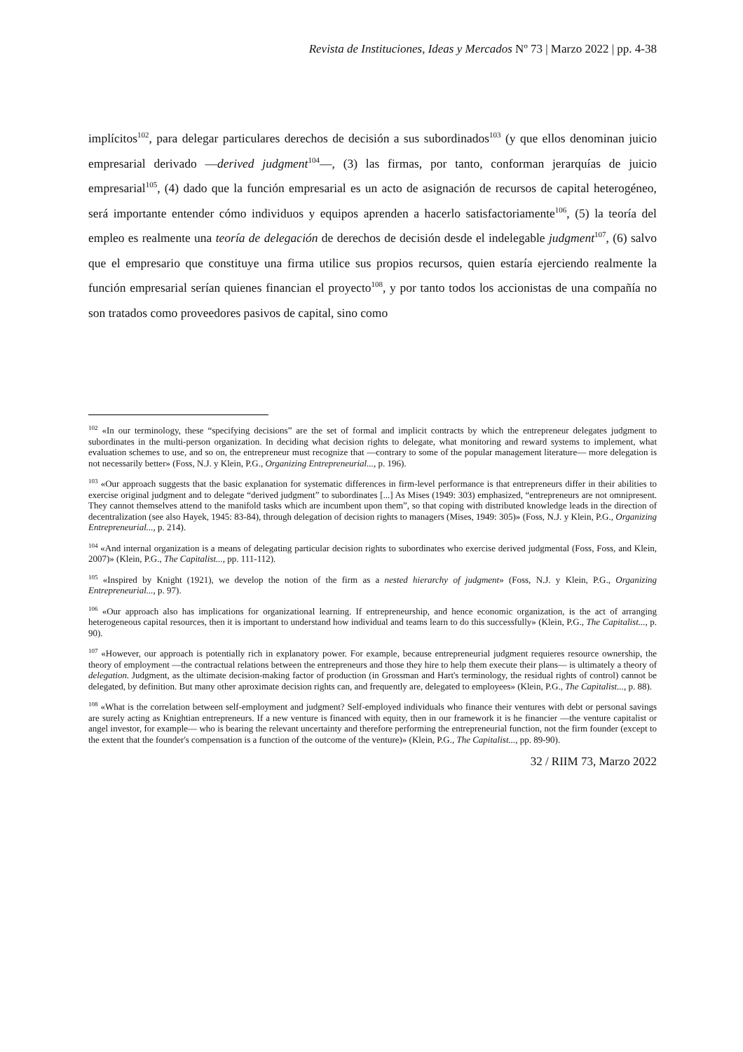Revista de Instituciones, Ideas y Mercados Nº 73 | Marzo 2022 | pp. 4-38
implícitos<sup>102</sup>, para delegar particulares derechos de decisión a sus subordinados<sup>103</sup> (y que ellos denominan juicio empresarial derivado —derived judgment<sup>104</sup>—, (3) las firmas, por tanto, conforman jerarquías de juicio empresarial<sup>105</sup>, (4) dado que la función empresarial es un acto de asignación de recursos de capital heterogéneo, será importante entender cómo individuos y equipos aprenden a hacerlo satisfactoriamente<sup>106</sup>, (5) la teoría del empleo es realmente una teoría de delegación de derechos de decisión desde el indelegable judgment<sup>107</sup>, (6) salvo que el empresario que constituye una firma utilice sus propios recursos, quien estaría ejerciendo realmente la función empresarial serían quienes financian el proyecto<sup>108</sup>, y por tanto todos los accionistas de una compañía no son tratados como proveedores pasivos de capital, sino como
<sup>102</sup> «In our terminology, these “specifying decisions” are the set of formal and implicit contracts by which the entrepreneur delegates judgment to subordinates in the multi-person organization. In deciding what decision rights to delegate, what monitoring and reward systems to implement, what evaluation schemes to use, and so on, the entrepreneur must recognize that —contrary to some of the popular management literature— more delegation is not necessarily better» (Foss, N.J. y Klein, P.G., Organizing Entrepreneurial..., p. 196).
<sup>103</sup> «Our approach suggests that the basic explanation for systematic differences in firm-level performance is that entrepreneurs differ in their abilities to exercise original judgment and to delegate “derived judgment” to subordinates [...] As Mises (1949: 303) emphasized, “entrepreneurs are not omnipresent. They cannot themselves attend to the manifold tasks which are incumbent upon them”, so that coping with distributed knowledge leads in the direction of decentralization (see also Hayek, 1945: 83-84), through delegation of decision rights to managers (Mises, 1949: 305)» (Foss, N.J. y Klein, P.G., Organizing Entrepreneurial..., p. 214).
<sup>104</sup> «And internal organization is a means of delegating particular decision rights to subordinates who exercise derived judgmental (Foss, Foss, and Klein, 2007)» (Klein, P.G., The Capitalist..., pp. 111-112).
<sup>105</sup> «Inspired by Knight (1921), we develop the notion of the firm as a nested hierarchy of judgment» (Foss, N.J. y Klein, P.G., Organizing Entrepreneurial..., p. 97).
<sup>106</sup> «Our approach also has implications for organizational learning. If entrepreneurship, and hence economic organization, is the act of arranging heterogeneous capital resources, then it is important to understand how individual and teams learn to do this successfully» (Klein, P.G., The Capitalist..., p. 90).
<sup>107</sup> «However, our approach is potentially rich in explanatory power. For example, because entrepreneurial judgment requieres resource ownership, the theory of employment —the contractual relations between the entrepreneurs and those they hire to help them execute their plans— is ultimately a theory of delegation. Judgment, as the ultimate decision-making factor of production (in Grossman and Hart's terminology, the residual rights of control) cannot be delegated, by definition. But many other aproximate decision rights can, and frequently are, delegated to employees» (Klein, P.G., The Capitalist..., p. 88).
<sup>108</sup> «What is the correlation between self-employment and judgment? Self-employed individuals who finance their ventures with debt or personal savings are surely acting as Knightian entrepreneurs. If a new venture is financed with equity, then in our framework it is he financier —the venture capitalist or angel investor, for example— who is bearing the relevant uncertainty and therefore performing the entrepreneurial function, not the firm founder (except to the extent that the founder's compensation is a function of the outcome of the venture)» (Klein, P.G., The Capitalist..., pp. 89-90).
32 / RIIM 73, Marzo 2022